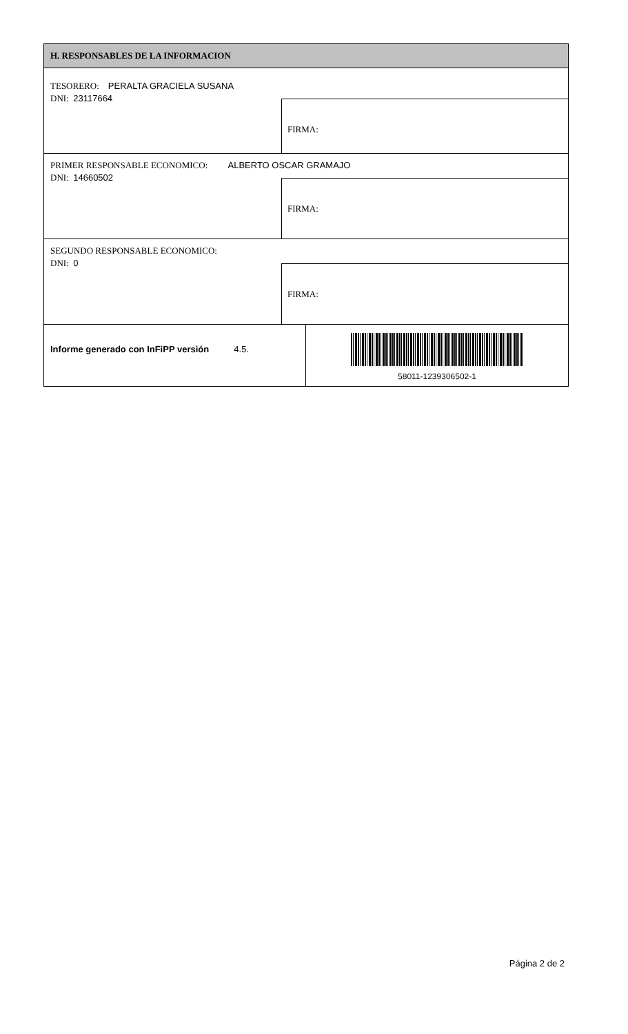H. RESPONSABLES DE LA INFORMACION
TESORERO: PERALTA GRACIELA SUSANA
DNI: 23117664
FIRMA:
PRIMER RESPONSABLE ECONOMICO: ALBERTO OSCAR GRAMAJO
DNI: 14660502
FIRMA:
SEGUNDO RESPONSABLE ECONOMICO:
DNI: 0
FIRMA:
Informe generado con InFiPP versión 4.5.
58011-1239306502-1
Página 2 de 2